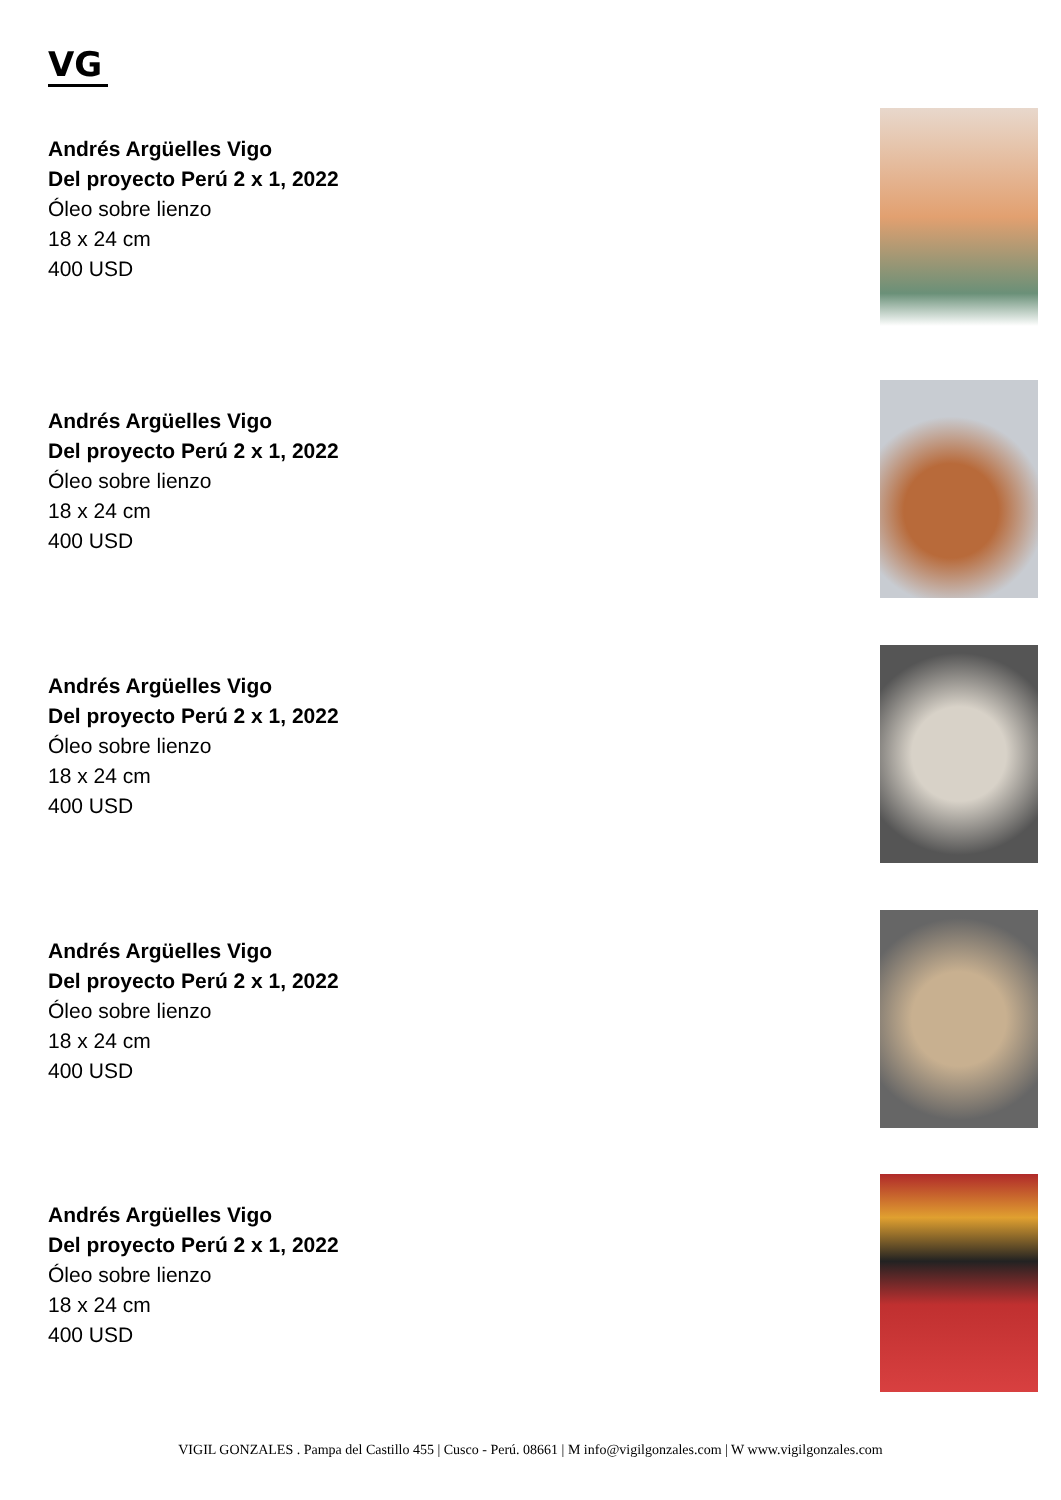VG
Andrés Argüelles Vigo
Del proyecto Perú 2 x 1, 2022
Óleo sobre lienzo
18 x 24 cm
400 USD
Andrés Argüelles Vigo
Del proyecto Perú 2 x 1, 2022
Óleo sobre lienzo
18 x 24 cm
400 USD
Andrés Argüelles Vigo
Del proyecto Perú 2 x 1, 2022
Óleo sobre lienzo
18 x 24 cm
400 USD
Andrés Argüelles Vigo
Del proyecto Perú 2 x 1, 2022
Óleo sobre lienzo
18 x 24 cm
400 USD
Andrés Argüelles Vigo
Del proyecto Perú 2 x 1, 2022
Óleo sobre lienzo
18 x 24 cm
400 USD
VIGIL GONZALES . Pampa del Castillo 455 | Cusco - Perú. 08661 | M info@vigilgonzales.com | W www.vigilgonzales.com